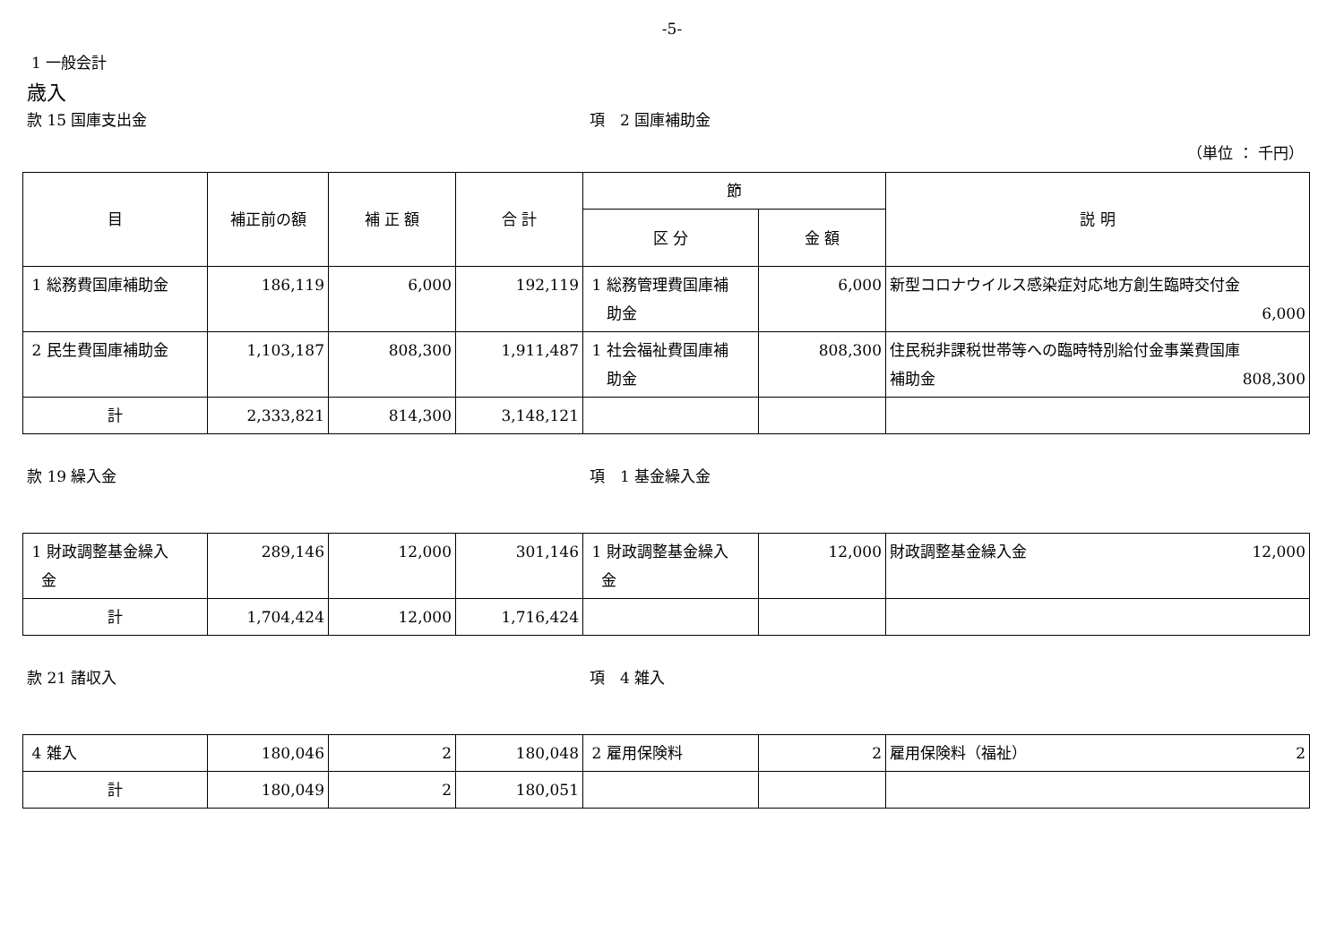-5-
1 一般会計
歳入
款 15 国庫支出金 項　2 国庫補助金
（単位 ： 千円）
| 目 | 補正前の額 | 補 正 額 | 合 計 | 節 | | 説 明 |
| --- | --- | --- | --- | --- | --- | --- |
| | | | | 区 分 | 金 額 | |
| 1 総務費国庫補助金 | 186,119 | 6,000 | 192,119 | 1 総務管理費国庫補 助金 | 6,000 | 新型コロナウイルス感染症対応地方創生臨時交付金 6,000 |
| 2 民生費国庫補助金 | 1,103,187 | 808,300 | 1,911,487 | 1 社会福祉費国庫補 助金 | 808,300 | 住民税非課税世帯等への臨時特別給付金事業費国庫 補助金 808,300 |
| 計 | 2,333,821 | 814,300 | 3,148,121 | | | |
款 19 繰入金 項　1 基金繰入金
| 1 財政調整基金繰入 金 | 289,146 | 12,000 | 301,146 | 1 財政調整基金繰入 金 | 12,000 | 財政調整基金繰入金 12,000 |
| 計 | 1,704,424 | 12,000 | 1,716,424 | | | |
款 21 諸収入 項　4 雑入
| 4 雑入 | 180,046 | 2 | 180,048 | 2 雇用保険料 | 2 | 雇用保険料（福祉） 2 |
| 計 | 180,049 | 2 | 180,051 | | | |